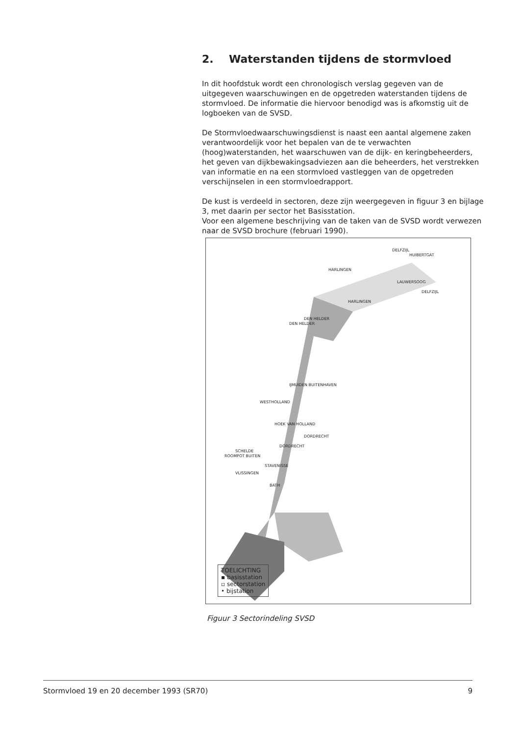2. Waterstanden tijdens de stormvloed
In dit hoofdstuk wordt een chronologisch verslag gegeven van de uitgegeven waarschuwingen en de opgetreden waterstanden tijdens de stormvloed. De informatie die hiervoor benodigd was is afkomstig uit de logboeken van de SVSD.
De Stormvloedwaarschuwingsdienst is naast een aantal algemene zaken verantwoordelijk voor het bepalen van de te verwachten (hoog)waterstanden, het waarschuwen van de dijk- en keringbeheerders, het geven van dijkbewakingsadviezen aan die beheerders, het verstrekken van informatie en na een stormvloed vastleggen van de opgetreden verschijnselen in een stormvloedrapport.
De kust is verdeeld in sectoren, deze zijn weergegeven in figuur 3 en bijlage 3, met daarin per sector het Basisstation.
Voor een algemene beschrijving van de taken van de SVSD wordt verwezen naar de SVSD brochure (februari 1990).
DELFZIJL
HUIBERTGAT
HARLINGEN
LAUWERSOOG
DELFZIJL
HARLINGEN
DEN HELDER
DEN HELDER
IJMUIDEN BUITENHAVEN
WESTHOLLAND
HOEK VAN HOLLAND
DORDRECHT
DORDRECHT
SCHELDE
ROOMPOT BUITEN
STAVENISSE
VLISSINGEN
BATH
TOELICHTING
▪ basisstation
▫ sectorstation
• bijstation
Figuur 3 Sectorindeling SVSD
Stormvloed 19 en 20 december 1993 (SR70) 9